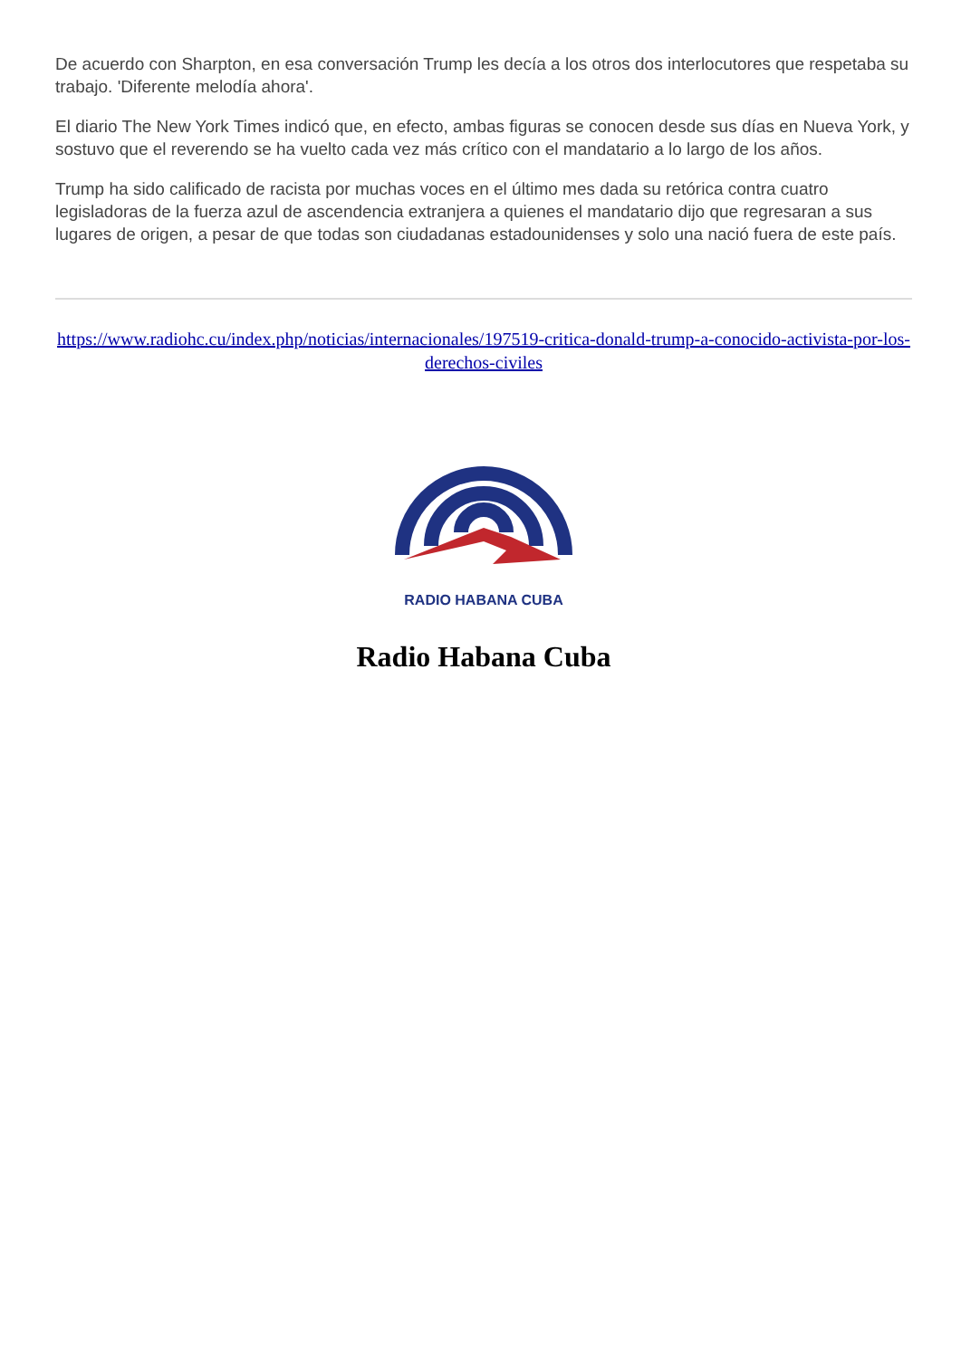De acuerdo con Sharpton, en esa conversación Trump les decía a los otros dos interlocutores que respetaba su trabajo. 'Diferente melodía ahora'.
El diario The New York Times indicó que, en efecto, ambas figuras se conocen desde sus días en Nueva York, y sostuvo que el reverendo se ha vuelto cada vez más crítico con el mandatario a lo largo de los años.
Trump ha sido calificado de racista por muchas voces en el último mes dada su retórica contra cuatro legisladoras de la fuerza azul de ascendencia extranjera a quienes el mandatario dijo que regresaran a sus lugares de origen, a pesar de que todas son ciudadanas estadounidenses y solo una nació fuera de este país.
https://www.radiohc.cu/index.php/noticias/internacionales/197519-critica-donald-trump-a-conocido-activista-por-los-derechos-civiles
RADIO HABANA CUBA
Radio Habana Cuba